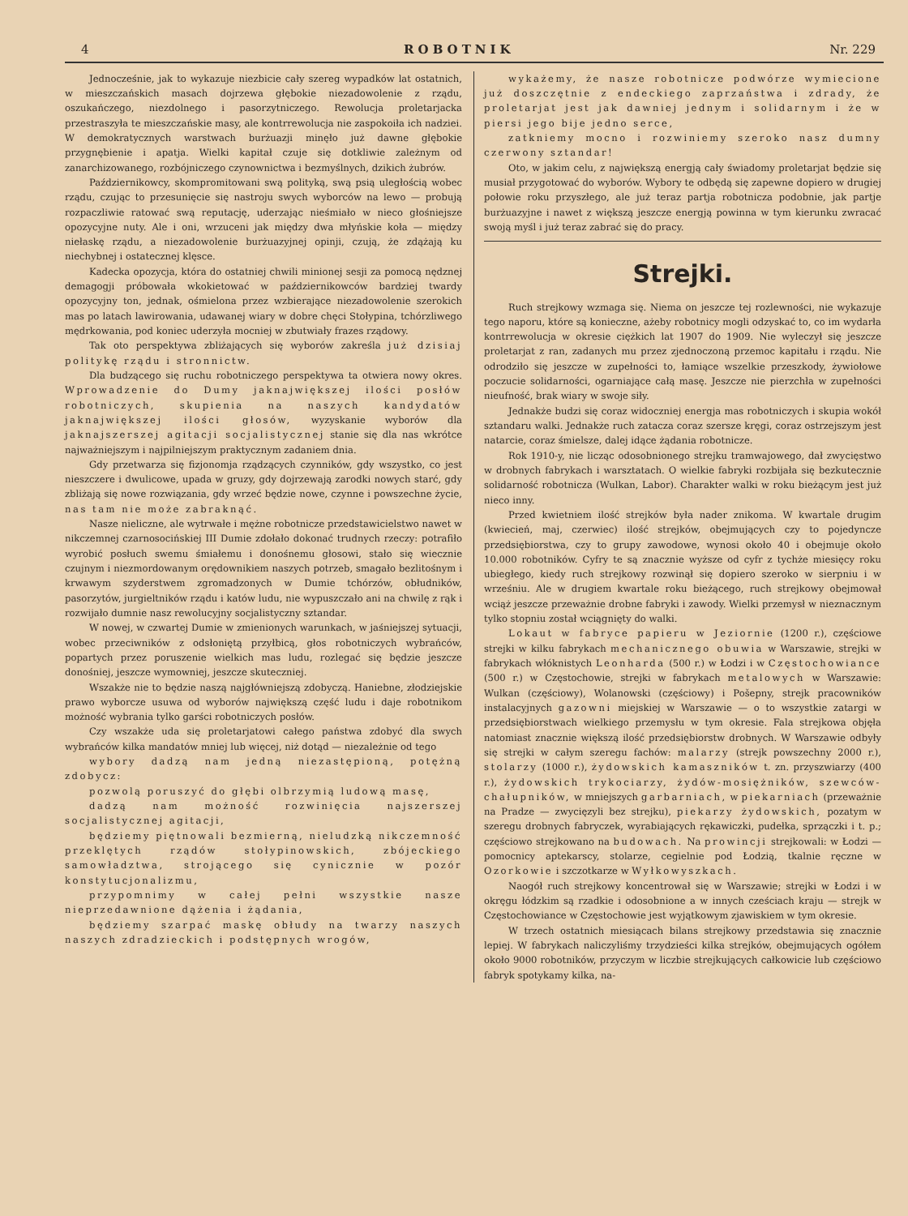4 ROBOTNIK Nr. 229
Jednocześnie, jak to wykazuje niezbicie cały szereg wypadków lat ostatnich, w mieszczańskich masach dojrzewa głębokie niezadowolenie z rządu, oszukańczego, niezdolnego i pasorzytniczego. Rewolucja proletarjacka przestraszyła te mieszczańskie masy, ale kontrrewolucja nie zaspokoiła ich nadziei. W demokratycznych warstwach burżuazji minęło już dawne głębokie przygnębienie i apatja. Wielki kapitał czuje się dotkliwie zależnym od zanarchizowanego, rozbójniczego czynownictwa i bezmyślnych, dzikich żubrów.
Październikowcy, skompromitowani swą polityką, swą psią uległością wobec rządu, czując to przesunięcie się nastroju swych wyborców na lewo — probują rozpaczliwie ratować swą reputację, uderzając nieśmiało w nieco głośniejsze opozycyjne nuty. Ale i oni, wrzuceni jak między dwa młyńskie koła — między niełaskę rządu, a niezadowolenie burżuazyjnej opinji, czują, że zdążają ku niechybnej i ostatecznej klęsce.
Kadecka opozycja, która do ostatniej chwili minionej sesji za pomocą nędznej demagogji próbowała wkokietować w październikowców bardziej twardy opozycyjny ton, jednak, ośmielona przez wzbierające niezadowolenie szerokich mas po latach lawirowania, udawanej wiary w dobre chęci Stołypina, tchórzliwego mędrkowania, pod koniec uderzyła mocniej w zbutwiały frazes rządowy.
Tak oto perspektywa zbliżających się wyborów zakreśla już dzisiaj politykę rządu i stronnictw.
Dla budzącego się ruchu robotniczego perspektywa ta otwiera nowy okres. Wprowadzenie do Dumy jaknajwiększej ilości posłów robotniczych, skupienia na naszych kandydatów jaknajwiększej ilości głosów, wyzyskanie wyborów dla jaknajszerszej agitacji socjalistycznej stanie się dla nas wkrótce najważniejszym i najpilniejszym praktycznym zadaniem dnia.
Gdy przetwarza się fizjonomja rządzących czynników, gdy wszystko, co jest nieszczere i dwulicowe, upada w gruzy, gdy dojrzewają zarodki nowych starć, gdy zbliżają się nowe rozwiązania, gdy wrzeć będzie nowe, czynne i powszechne życie, nas tam nie może zabraknąć.
Nasze nieliczne, ale wytrwałe i mężne robotnicze przedstawicielstwo nawet w nikczemnej czarnosocińskiej III Dumie zdołało dokonać trudnych rzeczy: potrafiło wyrobić posłuch swemu śmiałemu i donośnemu głosowi, stało się wiecznie czujnym i niezmordowanym orędownikiem naszych potrzeb, smagało bezlitośnym i krwawym szyderstwem zgromadzonych w Dumie tchórzów, obłudników, pasorzytów, jurgieltników rządu i katów ludu, nie wypuszczało ani na chwilę z rąk i rozwijało dumnie nasz rewolucyjny socjalistyczny sztandar.
W nowej, w czwartej Dumie w zmienionych warunkach, w jaśniejszej sytuacji, wobec przeciwników z odsłoniętą przyłbicą, głos robotniczych wybrańców, popartych przez poruszenie wielkich mas ludu, rozlegać się będzie jeszcze donośniej, jeszcze wymowniej, jeszcze skuteczniej.
Wszakże nie to będzie naszą najgłówniejszą zdobyczą. Haniebne, złodziejskie prawo wyborcze usuwa od wyborów największą część ludu i daje robotnikom możność wybrania tylko garści robotniczych posłów.
Czy wszakże uda się proletarjatowi całego państwa zdobyć dla swych wybrańców kilka mandatów mniej lub więcej, niż dotąd — niezależnie od tego
wybory dadzą nam jedną niezastępioną, potężną zdobycz:
pozwolą poruszyć do głębi olbrzymią ludową masę,
dadzą nam możność rozwinięcia najszerszej socjalistycznej agitacji,
będziemy piętnowali bezmierną, nieludzką nikczemność przeklętych rządów stołypinowskich, zbójeckiego samowładztwa, strojącego się cynicznie w pozór konstytucjonalizmu,
przypomnimy w całej pełni wszystkie nasze nieprzedawnione dążenia i żądania,
będziemy szarpać maskę obłudy na twarzy naszych naszych zdradzieckich i podstępnych wrogów,
wykażemy, że nasze robotnicze podwórze wymiecione już doszczętnie z endeckiego zaprzaństwa i zdrady, że proletarjat jest jak dawniej jednym i solidarnym i że w piersi jego bije jedno serce,
zatkniemy mocno i rozwiniemy szeroko nasz dumny czerwony sztandar!
Oto, w jakim celu, z największą energją cały świadomy proletarjat będzie się musiał przygotować do wyborów. Wybory te odbędą się zapewne dopiero w drugiej połowie roku przyszłego, ale już teraz partja robotnicza podobnie, jak partje burżuazyjne i nawet z większą jeszcze energją powinna w tym kierunku zwracać swoją myśl i już teraz zabrać się do pracy.
Strejki.
Ruch strejkowy wzmaga się. Niema on jeszcze tej rozlewności, nie wykazuje tego naporu, które są konieczne, ażeby robotnicy mogli odzyskać to, co im wydarła kontrrewolucja w okresie ciężkich lat 1907 do 1909. Nie wyleczył się jeszcze proletarjat z ran, zadanych mu przez zjednoczoną przemoc kapitału i rządu. Nie odrodziło się jeszcze w zupełności to, łamiące wszelkie przeszkody, żywiołowe poczucie solidarności, ogarniające całą masę. Jeszcze nie pierzchła w zupełności nieufność, brak wiary w swoje siły.
Jednakże budzi się coraz widoczniej energja mas robotniczych i skupia wokół sztandaru walki. Jednakże ruch zatacza coraz szersze kręgi, coraz ostrzejszym jest natarcie, coraz śmielsze, dalej idące żądania robotnicze.
Rok 1910-y, nie licząc odosobnionego strejku tramwajowego, dał zwycięstwo w drobnych fabrykach i warsztatach. O wielkie fabryki rozbijała się bezkutecznie solidarność robotnicza (Wulkan, Labor). Charakter walki w roku bieżącym jest już nieco inny.
Przed kwietniem ilość strejków była nader znikoma. W kwartale drugim (kwiecień, maj, czerwiec) ilość strejków, obejmujących czy to pojedyncze przedsiębiorstwa, czy to grupy zawodowe, wynosi około 40 i obejmuje około 10.000 robotników. Cyfry te są znacznie wyższe od cyfr z tychże miesięcy roku ubiegłego, kiedy ruch strejkowy rozwinął się dopiero szeroko w sierpniu i w wrześniu. Ale w drugiem kwartale roku bieżącego, ruch strejkowy obejmował wciąż jeszcze przeważnie drobne fabryki i zawody. Wielki przemysł w nieznacznym tylko stopniu został wciągnięty do walki.
Lokaut w fabryce papieru w Jeziornie (1200 r.), częściowe strejki w kilku fabrykach mechanicznego obuwia w Warszawie, strejki w fabrykach włóknistych Leonharda (500 r.) w Łodzi i w Częstochowiance (500 r.) w Częstochowie, strejki w fabrykach metalowych w Warszawie: Wulkan (częściowy), Wolanowski (częściowy) i Pošepny, strejk pracowników instalacyjnych gazowni miejskiej w Warszawie — o to wszystkie zatargi w przedsiębiorstwach wielkiego przemysłu w tym okresie. Fala strejkowa objęła natomiast znacznie większą ilość przedsiębiorstw drobnych. W Warszawie odbyły się strejki w całym szeregu fachów: malarzy (strejk powszechny 2000 r.), stolarzy (1000 r.), żydowskich kamaszników t. zn. przyszwiarzy (400 r.), żydowskich trykociarzy, żydów-mosiężników, szewców-chałupników, w mniejszych garbarniach, w piekarniach (przeważnie na Pradze — zwycięzyli bez strejku), piekarzy żydowskich, pozatym w szeregu drobnych fabryczek, wyrabiających rękawiczki, pudełka, sprzączki i t. p.; częściowo strejkowano na budowach. Na prowincji strejkowali: w Łodzi — pomocnicy aptekarscy, stolarze, cegielnie pod Łodzią, tkalnie ręczne w Ozorkowie i szczotkarze w Wyłkowyszkach.
Naogół ruch strejkowy koncentrował się w Warszawie; strejki w Łodzi i w okręgu łódzkim są rzadkie i odosobnione a w innych cześciach kraju — strejk w Częstochowiance w Częstochowie jest wyjątkowym zjawiskiem w tym okresie.
W trzech ostatnich miesiącach bilans strejkowy przedstawia się znacznie lepiej. W fabrykach naliczyliśmy trzydzieści kilka strejków, obejmujących ogółem około 9000 robotników, przyczym w liczbie strejkujących całkowicie lub częściowo fabryk spotykamy kilka, na-